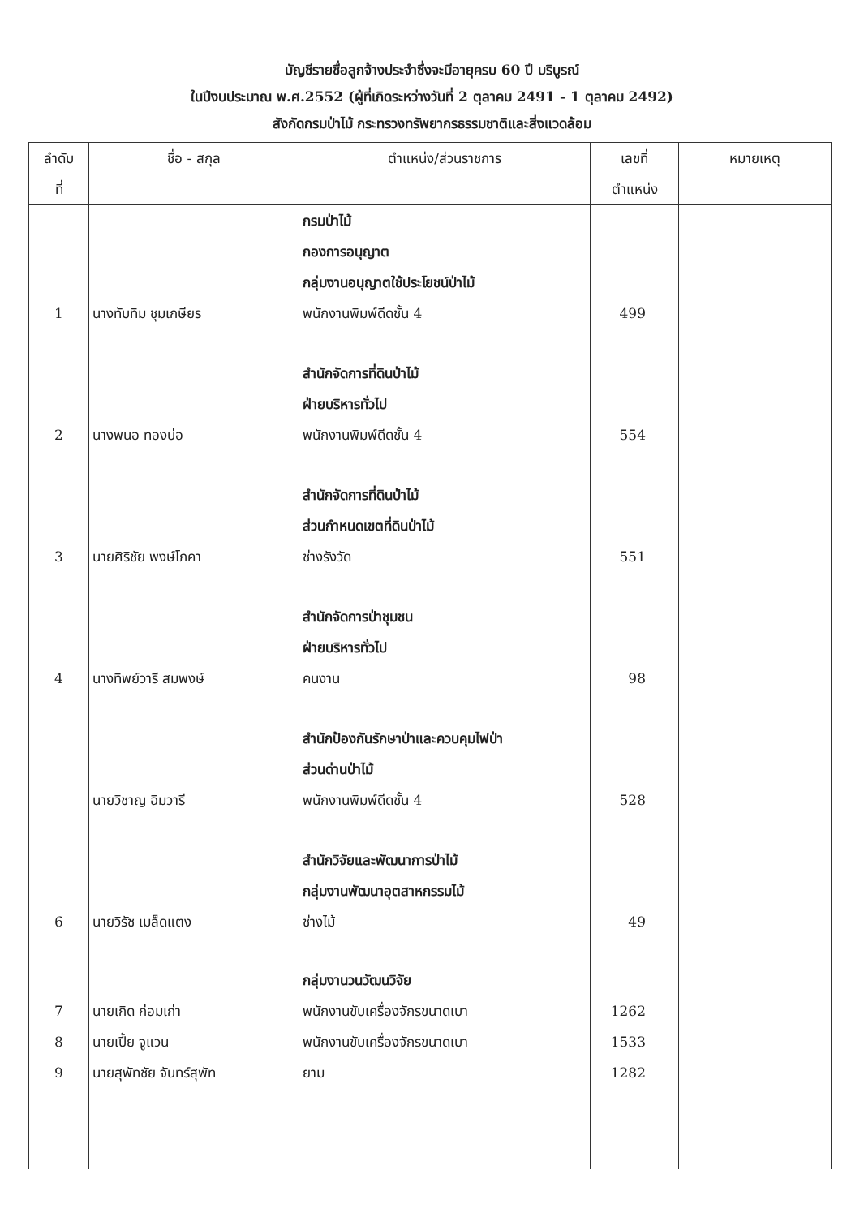บัญชีรายชื่อลูกจ้างประจำซึ่งจะมีอายุครบ 60 ปี บริบูรณ์
ในปีงบประมาณ พ.ศ.2552 (ผู้ที่เกิดระหว่างวันที่ 2 ตุลาคม 2491 - 1 ตุลาคม 2492)
สังกัดกรมป่าไม้ กระทรวงทรัพยากรธรรมชาติและสิ่งแวดล้อม
| ลำดับ ที่ | ชื่อ - สกุล | ตำแหน่ง/ส่วนราชการ | เลขที่ ตำแหน่ง | หมายเหตุ |
| --- | --- | --- | --- | --- |
| 1 | นางทับทิม ชุมเกษียร | กรมป่าไม้ กองการอนุญาต กลุ่มงานอนุญาตใช้ประโยชน์ป่าไม้ พนักงานพิมพ์ดีดชั้น 4 | 499 | |
| 2 | นางพนอ ทองบ่อ | สำนักจัดการที่ดินป่าไม้ ฝ่ายบริหารทั่วไป พนักงานพิมพ์ดีดชั้น 4 | 554 | |
| 3 | นายศิริชัย พงษ์โภคา | สำนักจัดการที่ดินป่าไม้ ส่วนกำหนดเขตที่ดินป่าไม้ ช่างรังวัด | 551 | |
| 4 | นางทิพย์วารี สมพงษ์ | สำนักจัดการป่าชุมชน ฝ่ายบริหารทั่วไป คนงาน | 98 | |
| | นายวิชาญ ฉิมวารี | สำนักป้องกันรักษาป่าและควบคุมไฟป่า ส่วนด่านป่าไม้ พนักงานพิมพ์ดีดชั้น 4 | 528 | |
| 6 | นายวิรัช เมล็ดแตง | สำนักวิจัยและพัฒนาการป่าไม้ กลุ่มงานพัฒนาอุตสาหกรรมไม้ ช่างไม้ | 49 | |
| 7 | นายเกิด ก่อมเก่า | กลุ่มงานวนวัฒนวิจัย พนักงานขับเครื่องจักรขนาดเบา | 1262 | |
| 8 | นายเปี้ย จูแวน | พนักงานขับเครื่องจักรขนาดเบา | 1533 | |
| 9 | นายสุพัทชัย จันทร์สุพัท | ยาม | 1282 | |